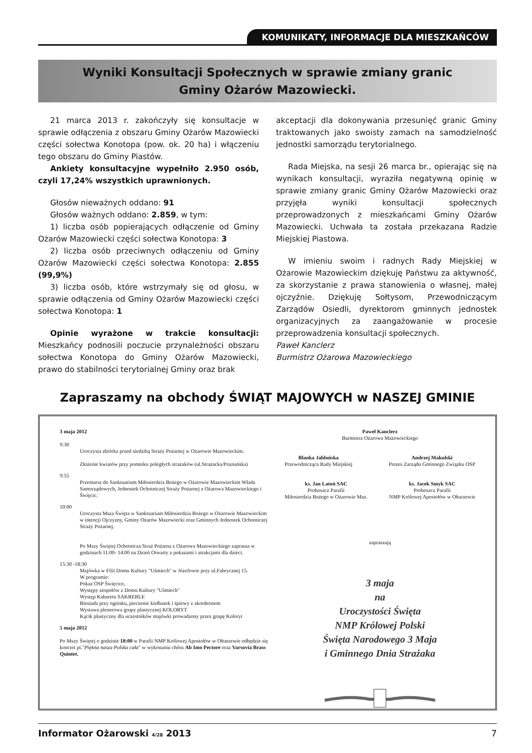KOMUNIKATY, INFORMACJE DLA MIESZKAŃCÓW
Wyniki Konsultacji Społecznych w sprawie zmiany granic
Gminy Ożarów Mazowiecki.
21 marca 2013 r. zakończyły się konsultacje w sprawie odłączenia z obszaru Gminy Ożarów Mazowiecki części sołectwa Konotopa (pow. ok. 20 ha) i włączeniu tego obszaru do Gminy Piastów.
Ankiety konsultacyjne wypełniło 2.950 osób, czyli 17,24% wszystkich uprawnionych.
Głosów nieważnych oddano: 91
Głosów ważnych oddano: 2.859, w tym:
1) liczba osób popierających odłączenie od Gminy Ożarów Mazowiecki części sołectwa Konotopa: 3
2) liczba osób przeciwnych odłączeniu od Gminy Ożarów Mazowiecki części sołectwa Konotopa: 2.855 (99,9%)
3) liczba osób, które wstrzymały się od głosu, w sprawie odłączenia od Gminy Ożarów Mazowiecki części sołectwa Konotopa: 1
Opinie wyrażone w trakcie konsultacji: Mieszkańcy podnosili poczucie przynależności obszaru sołectwa Konotopa do Gminy Ożarów Mazowiecki, prawo do stabilności terytorialnej Gminy oraz brak
akceptacji dla dokonywania przesunięć granic Gminy traktowanych jako swoisty zamach na samodzielność jednostki samorządu terytorialnego.
Rada Miejska, na sesji 26 marca br., opierając się na wynikach konsultacji, wyraziła negatywną opinię w sprawie zmiany granic Gminy Ożarów Mazowiecki oraz przyjęła wyniki konsultacji społecznych przeprowadzonych z mieszkańcami Gminy Ożarów Mazowiecki. Uchwała ta została przekazana Radzie Miejskiej Piastowa.
W imieniu swoim i radnych Rady Miejskiej w Ożarowie Mazowieckim dziękuję Państwu za aktywność, za skorzystanie z prawa stanowienia o własnej, małej ojczyźnie. Dziękuję Sołtysom, Przewodniczącym Zarządów Osiedli, dyrektorom gminnych jednostek organizacyjnych za zaangażowanie w procesie przeprowadzenia konsultacji społecznych.
Paweł Kanclerz
Burmistrz Ożarowa Mazowieckiego
Zapraszamy na obchody ŚWIĄT MAJOWYCH w NASZEJ GMINIE
3 maja 2012
9:30
Uroczysta zbiórka przed siedzibą Straży Pożarnej w Ożarowie Mazowieckim.
Złożenie kwiatów przy pomniku poległych strażaków (ul.Strażacka/Poznańska)
9:55
Przemarsz do Sanktuarium Miłosierdzia Bożego w Ożarowie Mazowieckim Władz Samorządowych, Jednostek Ochotniczej Straży Pożarnej z Ożarowa Mazowieckiego i Święcic.
10:00
Uroczysta Msza Święta w Sanktuarium Miłosierdzia Bożego w Ożarowie Mazowieckim w intencji Ojczyzny, Gminy Ożarów Mazowiecki oraz Gminnych Jednostek Ochotniczej Straży Pożarnej.
Po Mszy Świętej Ochotnicza Straż Pożarna z Ożarowa Mazowieckiego zaprasza w godzinach 11:00- 14:00 na Dzień Otwarty z pokazami i atrakcjami dla dzieci.
15:30 -18:30
Majówka w Filii Domu Kultury "Uśmiech" w Józefowie przy ul.Fabrycznej 15.
W programie:
Pokaz OSP Święcice,
Występy zespołów z Domu Kultury "Uśmiech"
Występ Kabaretu SAKREBLE
Biesiada przy ognisku, pieczenie kiełbasek i śpiewy z akordeonem
Wystawa plenerowa grupy plastycznej KOLORYT
Kącik plastyczny dla uczestników majówki prowadzony przez grupę Koloryt
5 maja 2012
Po Mszy Świętej o godzinie 18:00 w Parafii NMP Królowej Apostołów w Ołtarzewie odbędzie się koncert pt."Piękna nasza Polska cała" w wykonaniu chóru Ab Imo Pectore oraz Varsovia Brass Quintet.
Paweł Kanclerz
Burmistrz Ożarowa Mazowieckiego
Blanka Jabłońska
Przewodnicząca Rady Miejskiej
Andrzej Makulski
Prezes Zarządu Gminnego Związku OSP
ks. Jan Latoń SAC
Proboszcz Parafii
Miłosierdzia Bożego w Ożarowie Maz.
ks. Jacek Smyk SAC
Proboszcz Parafii
NMP Królowej Apostołów w Ołtarzewie
zapraszają
3 maja
na
Uroczystości Święta
NMP Królowej Polski
Święta Narodowego 3 Maja
i Gminnego Dnia Strażaka
Informator Ożarowski 4/28 2013 7